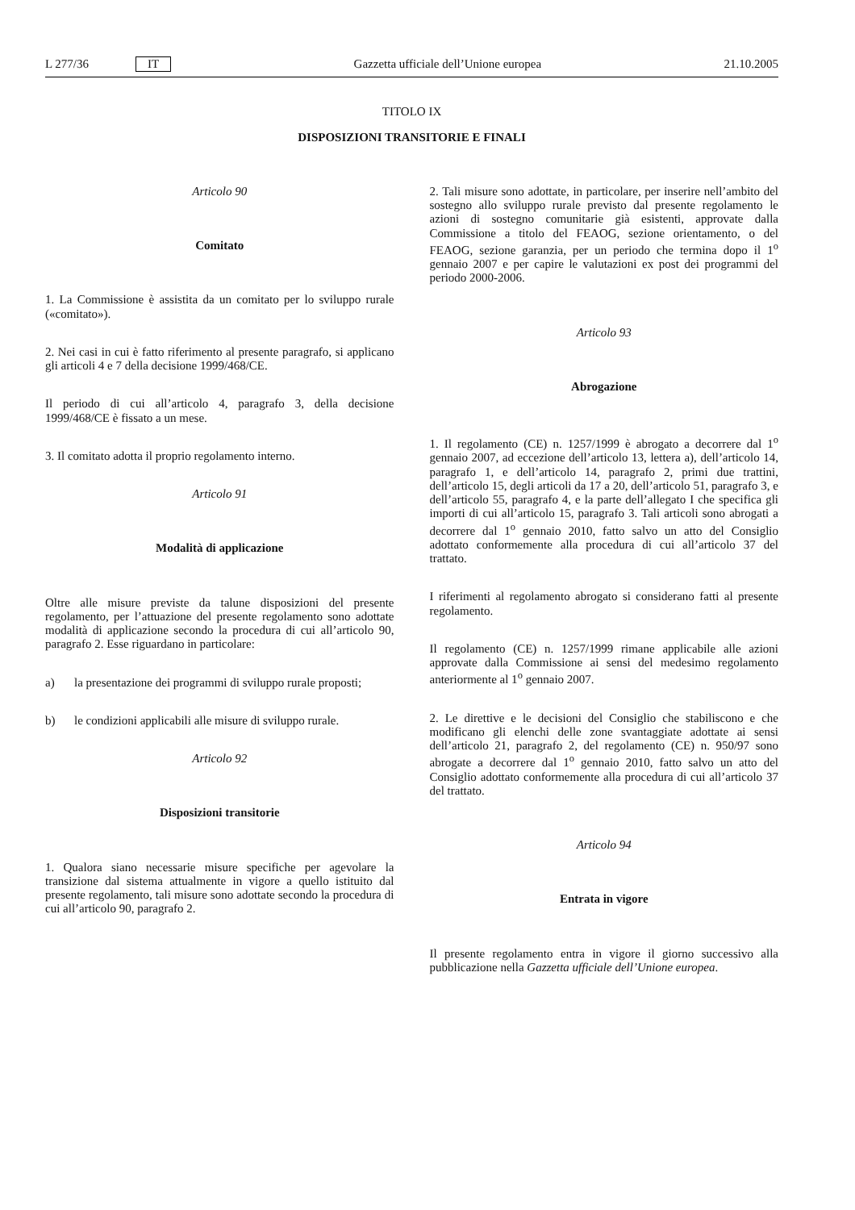L 277/36 IT Gazzetta ufficiale dell’Unione europea 21.10.2005
TITOLO IX
DISPOSIZIONI TRANSITORIE E FINALI
Articolo 90
Comitato
1. La Commissione è assistita da un comitato per lo sviluppo rurale («comitato»).
2. Nei casi in cui è fatto riferimento al presente paragrafo, si applicano gli articoli 4 e 7 della decisione 1999/468/CE.
Il periodo di cui all’articolo 4, paragrafo 3, della decisione 1999/468/CE è fissato a un mese.
3. Il comitato adotta il proprio regolamento interno.
Articolo 91
Modalità di applicazione
Oltre alle misure previste da talune disposizioni del presente regolamento, per l’attuazione del presente regolamento sono adottate modalità di applicazione secondo la procedura di cui all’articolo 90, paragrafo 2. Esse riguardano in particolare:
a) la presentazione dei programmi di sviluppo rurale proposti;
b) le condizioni applicabili alle misure di sviluppo rurale.
Articolo 92
Disposizioni transitorie
1. Qualora siano necessarie misure specifiche per agevolare la transizione dal sistema attualmente in vigore a quello istituito dal presente regolamento, tali misure sono adottate secondo la procedura di cui all’articolo 90, paragrafo 2.
2. Tali misure sono adottate, in particolare, per inserire nell’ambito del sostegno allo sviluppo rurale previsto dal presente regolamento le azioni di sostegno comunitarie già esistenti, approvate dalla Commissione a titolo del FEAOG, sezione orientamento, o del FEAOG, sezione garanzia, per un periodo che termina dopo il 1<sup>o</sup> gennaio 2007 e per capire le valutazioni ex post dei programmi del periodo 2000-2006.
Articolo 93
Abrogazione
1. Il regolamento (CE) n. 1257/1999 è abrogato a decorrere dal 1<sup>o</sup> gennaio 2007, ad eccezione dell’articolo 13, lettera a), dell’articolo 14, paragrafo 1, e dell’articolo 14, paragrafo 2, primi due trattini, dell’articolo 15, degli articoli da 17 a 20, dell’articolo 51, paragrafo 3, e dell’articolo 55, paragrafo 4, e la parte dell’allegato I che specifica gli importi di cui all’articolo 15, paragrafo 3. Tali articoli sono abrogati a decorrere dal 1<sup>o</sup> gennaio 2010, fatto salvo un atto del Consiglio adottato conformemente alla procedura di cui all’articolo 37 del trattato.
I riferimenti al regolamento abrogato si considerano fatti al presente regolamento.
Il regolamento (CE) n. 1257/1999 rimane applicabile alle azioni approvate dalla Commissione ai sensi del medesimo regolamento anteriormente al 1<sup>o</sup> gennaio 2007.
2. Le direttive e le decisioni del Consiglio che stabiliscono e che modificano gli elenchi delle zone svantaggiate adottate ai sensi dell’articolo 21, paragrafo 2, del regolamento (CE) n. 950/97 sono abrogate a decorrere dal 1<sup>o</sup> gennaio 2010, fatto salvo un atto del Consiglio adottato conformemente alla procedura di cui all’articolo 37 del trattato.
Articolo 94
Entrata in vigore
Il presente regolamento entra in vigore il giorno successivo alla pubblicazione nella Gazzetta ufficiale dell’Unione europea.